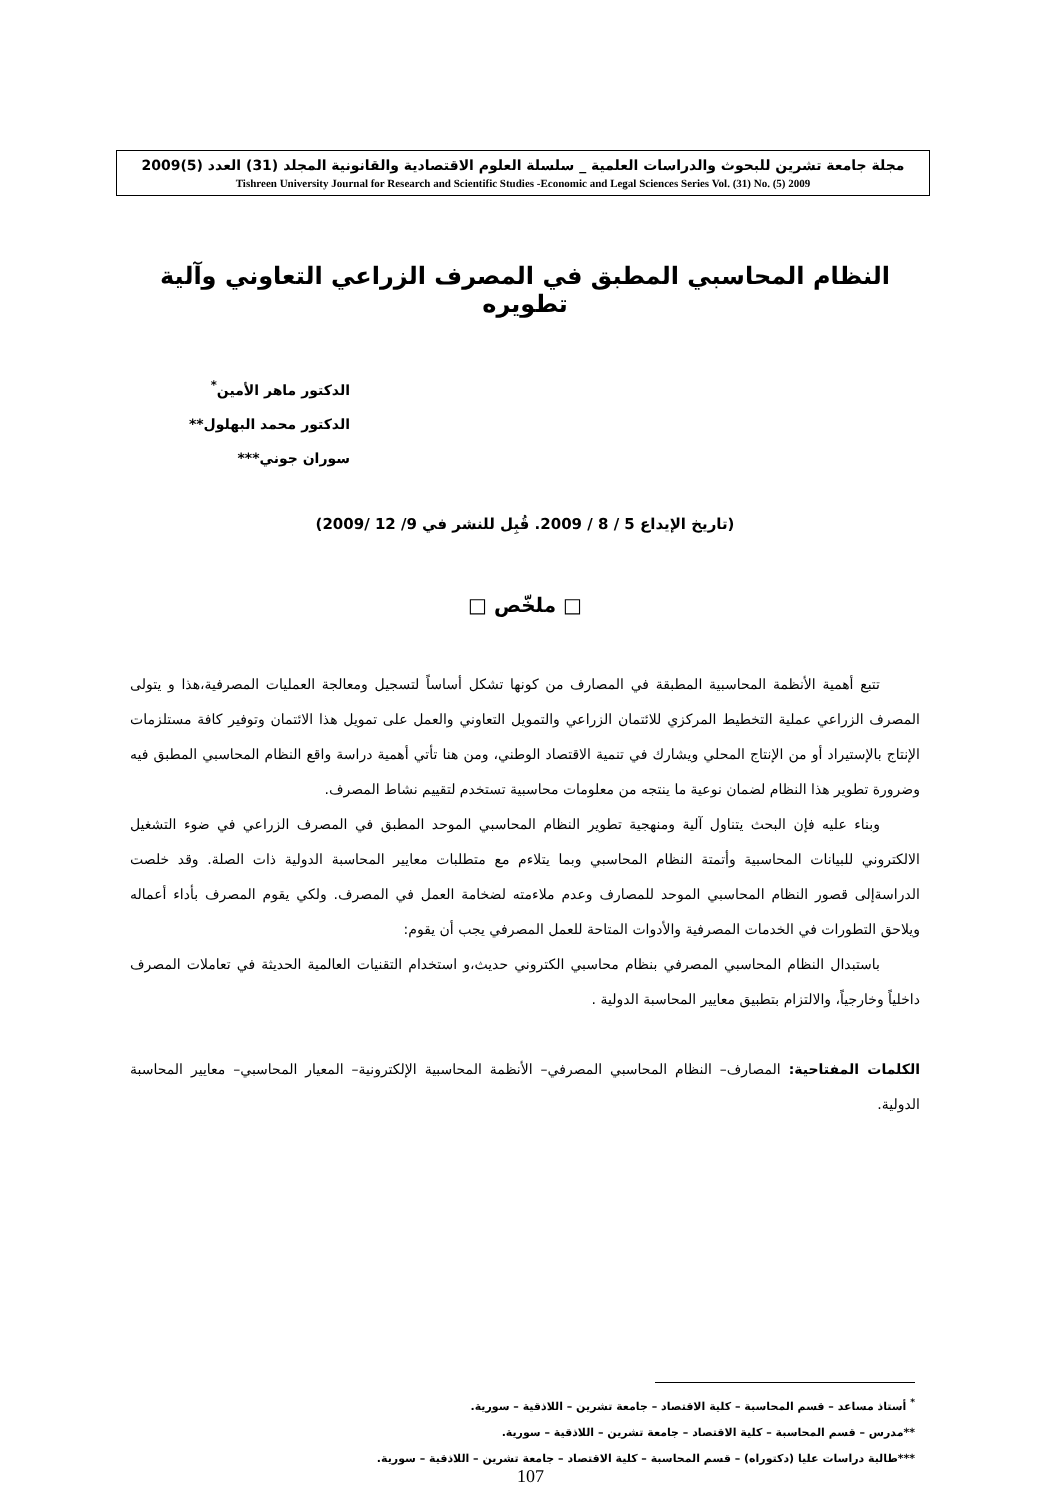مجلة جامعة تشرين للبحوث والدراسات العلمية _ سلسلة العلوم الاقتصادية والقانونية المجلد (31) العدد (5)2009
Tishreen University Journal for Research and Scientific Studies -Economic and Legal Sciences Series Vol. (31) No. (5) 2009
النظام المحاسبي المطبق في المصرف الزراعي التعاوني وآلية تطويره
الدكتور ماهر الأمين<sup>*</sup>
الدكتور محمد البهلول**
سوران جوني***
(تاريخ الإيداع 5 / 8 / 2009. قُبِل للنشر في 9/ 12 /2009)
□ ملخّص □
تتبع أهمية الأنظمة المحاسبية المطبقة في المصارف من كونها تشكل أساساً لتسجيل ومعالجة العمليات المصرفية،هذا و يتولى المصرف الزراعي عملية التخطيط المركزي للائتمان الزراعي والتمويل التعاوني والعمل على تمويل هذا الائتمان وتوفير كافة مستلزمات الإنتاج بالإستيراد أو من الإنتاج المحلي ويشارك في تنمية الاقتصاد الوطني، ومن هنا تأتي أهمية دراسة واقع النظام المحاسبي المطبق فيه وضرورة تطوير هذا النظام لضمان نوعية ما ينتجه من معلومات محاسبية تستخدم لتقييم نشاط المصرف.
وبناء عليه فإن البحث يتناول آلية ومنهجية تطوير النظام المحاسبي الموحد المطبق في المصرف الزراعي في ضوء التشغيل الالكتروني للبيانات المحاسبية وأتمتة النظام المحاسبي وبما يتلاءم مع متطلبات معايير المحاسبة الدولية ذات الصلة. وقد خلصت الدراسةإلى قصور النظام المحاسبي الموحد للمصارف وعدم ملاءمته لضخامة العمل في المصرف. ولكي يقوم المصرف بأداء أعماله ويلاحق التطورات في الخدمات المصرفية والأدوات المتاحة للعمل المصرفي يجب أن يقوم:
باستبدال النظام المحاسبي المصرفي بنظام محاسبي الكتروني حديث،و استخدام التقنيات العالمية الحديثة في تعاملات المصرف داخلياً وخارجياً، والالتزام بتطبيق معايير المحاسبة الدولية .
الكلمات المفتاحية: المصارف– النظام المحاسبي المصرفي– الأنظمة المحاسبية الإلكترونية– المعيار المحاسبي– معايير المحاسبة الدولية.
<sup>*</sup> أستاذ مساعد – قسم المحاسبة – كلية الاقتصاد – جامعة تشرين – اللاذقية – سورية.
**مدرس – قسم المحاسبة – كلية الاقتصاد – جامعة تشرين – اللاذقية – سورية.
***طالبة دراسات عليا (دكتوراه) – قسم المحاسبة – كلية الاقتصاد – جامعة تشرين – اللاذقية – سورية.
107